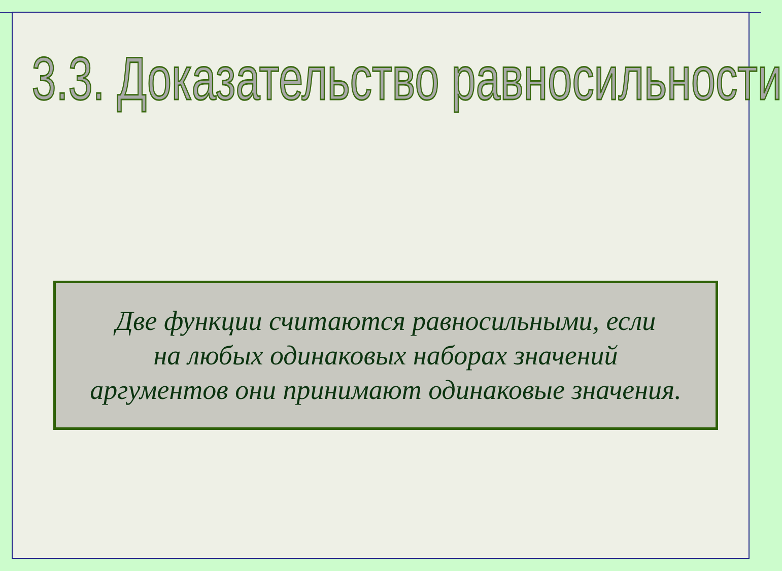3.3. Доказательство равносильности
Две функции считаются равносильными, если
на любых одинаковых наборах значений
аргументов они принимают одинаковые значения.